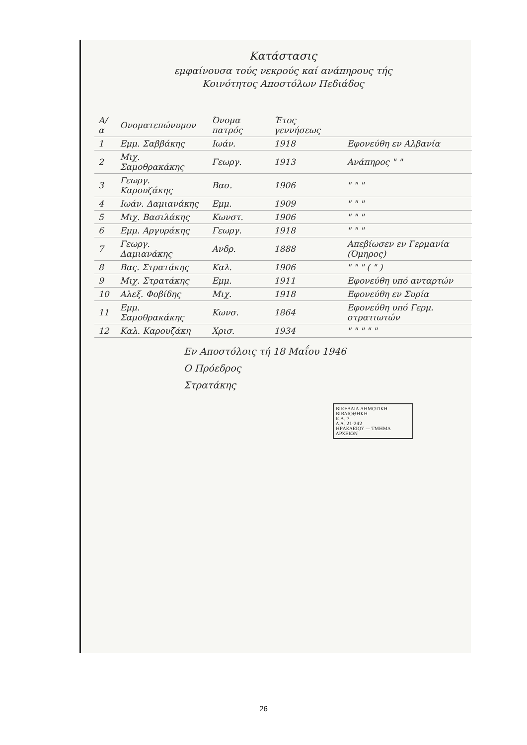Κατάστασις
εμφαίνουσα τούς νεκρούς καί ανάπηρους τής
Κοινότητος Αποστόλων Πεδιάδος
| Α/α | Ονοματεπώνυμον | Όνομα πατρός | Έτος γεννήσεως | |
| --- | --- | --- | --- | --- |
| 1 | Εμμ. Σαββάκης | Ιωάν. | 1918 | Εφονεύθη εν Αλβανία |
| 2 | Μιχ. Σαμοθρακάκης | Γεωργ. | 1913 | Ανάπηρος " " |
| 3 | Γεωργ. Καρουζάκης | Βασ. | 1906 | " " " |
| 4 | Ιωάν. Δαμιανάκης | Εμμ. | 1909 | " " " |
| 5 | Μιχ. Βασιλάκης | Κωνστ. | 1906 | " " " |
| 6 | Εμμ. Αργυράκης | Γεωργ. | 1918 | " " " |
| 7 | Γεωργ. Δαμιανάκης | Ανδρ. | 1888 | Απεβίωσεν εν Γερμανία (Όμηρος) |
| 8 | Βας. Στρατάκης | Καλ. | 1906 | " " " ( " ) |
| 9 | Μιχ. Στρατάκης | Εμμ. | 1911 | Εφονεύθη υπό ανταρτών |
| 10 | Αλεξ. Φοβίδης | Μιχ. | 1918 | Εφονεύθη εν Συρία |
| 11 | Εμμ. Σαμοθρακάκης | Κωνσ. | 1864 | Εφονεύθη υπό Γερμ. στρατιωτών |
| 12 | Καλ. Καρουζάκη | Χρισ. | 1934 | " " " " " |
Εν Αποστόλοις τή 18 Μαΐου 1946
Ο Πρόεδρος
Στρατάκης
ΒΙΚΕΛΑΙΑ ΔΗΜΟΤΙΚΗ ΒΙΒΛΙΟΘΗΚΗ
Κ.Α. 7
Α.Α. 21-242
ΗΡΑΚΛΕΙΟΥ — ΤΜΗΜΑ ΑΡΧΕΙΩΝ
26